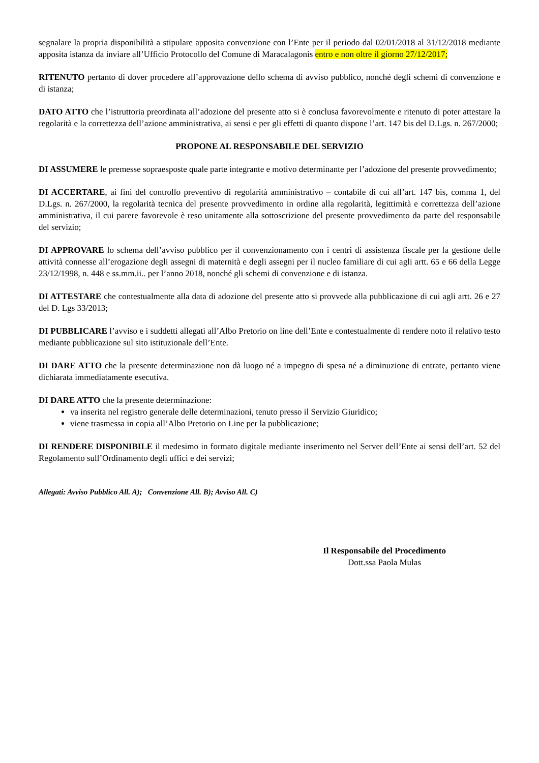segnalare la propria disponibilità a stipulare apposita convenzione con l’Ente per il periodo dal 02/01/2018 al 31/12/2018 mediante apposita istanza da inviare all’Ufficio Protocollo del Comune di Maracalagonis entro e non oltre il giorno 27/12/2017;
RITENUTO pertanto di dover procedere all’approvazione dello schema di avviso pubblico, nonché degli schemi di convenzione e di istanza;
DATO ATTO che l’istruttoria preordinata all’adozione del presente atto si è conclusa favorevolmente e ritenuto di poter attestare la regolarità e la correttezza dell’azione amministrativa, ai sensi e per gli effetti di quanto dispone l’art. 147 bis del D.Lgs. n. 267/2000;
PROPONE AL RESPONSABILE DEL SERVIZIO
DI ASSUMERE le premesse sopraesposte quale parte integrante e motivo determinante per l’adozione del presente provvedimento;
DI ACCERTARE, ai fini del controllo preventivo di regolarità amministrativo – contabile di cui all’art. 147 bis, comma 1, del D.Lgs. n. 267/2000, la regolarità tecnica del presente provvedimento in ordine alla regolarità, legittimità e correttezza dell’azione amministrativa, il cui parere favorevole è reso unitamente alla sottoscrizione del presente provvedimento da parte del responsabile del servizio;
DI APPROVARE lo schema dell’avviso pubblico per il convenzionamento con i centri di assistenza fiscale per la gestione delle attività connesse all’erogazione degli assegni di maternità e degli assegni per il nucleo familiare di cui agli artt. 65 e 66 della Legge 23/12/1998, n. 448 e ss.mm.ii.. per l’anno 2018, nonché gli schemi di convenzione e di istanza.
DI ATTESTARE che contestualmente alla data di adozione del presente atto si provvede alla pubblicazione di cui agli artt. 26 e 27 del D. Lgs 33/2013;
DI PUBBLICARE l’avviso e i suddetti allegati all’Albo Pretorio on line dell’Ente e contestualmente di rendere noto il relativo testo mediante pubblicazione sul sito istituzionale dell’Ente.
DI DARE ATTO che la presente determinazione non dà luogo né a impegno di spesa né a diminuzione di entrate, pertanto viene dichiarata immediatamente esecutiva.
DI DARE ATTO che la presente determinazione:
va inserita nel registro generale delle determinazioni, tenuto presso il Servizio Giuridico;
viene trasmessa in copia all’Albo Pretorio on Line per la pubblicazione;
DI RENDERE DISPONIBILE il medesimo in formato digitale mediante inserimento nel Server dell’Ente ai sensi dell’art. 52 del Regolamento sull’Ordinamento degli uffici e dei servizi;
Allegati: Avviso Pubblico All. A); Convenzione All. B); Avviso All. C)
Il Responsabile del Procedimento
Dott.ssa Paola Mulas